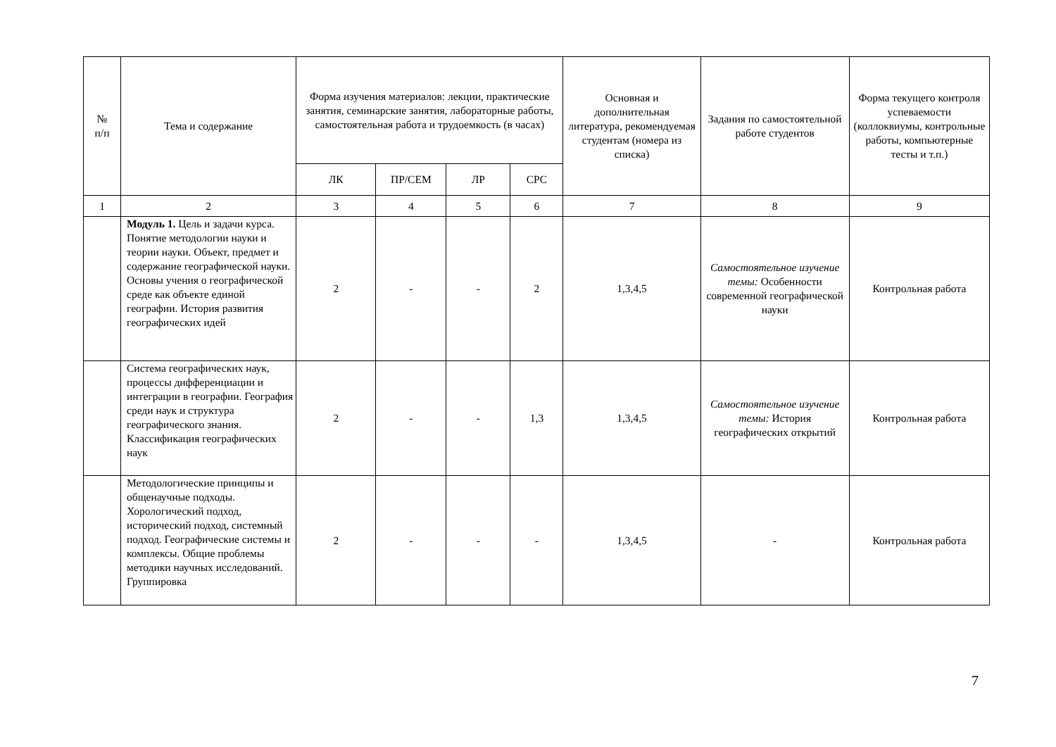| № п/п | Тема и содержание | Форма изучения материалов: лекции, практические занятия, семинарские занятия, лабораторные работы, самостоятельная работа и трудоемкость (в часах) | | | | Основная и дополнительная литература, рекомендуемая студентам (номера из списка) | Задания по самостоятельной работе студентов | Форма текущего контроля успеваемости (коллоквиумы, контрольные работы, компьютерные тесты и т.п.) |
| --- | --- | --- | --- | --- | --- | --- | --- | --- |
| | | ЛК | ПР/СЕМ | ЛР | СРС | | | |
| 1 | 2 | 3 | 4 | 5 | 6 | 7 | 8 | 9 |
| | Модуль 1. Цель и задачи курса. Понятие методологии науки и теории науки. Объект, предмет и содержание географической науки. Основы учения о географической среде как объекте единой географии. История развития географических идей | 2 | - | - | 2 | 1,3,4,5 | Самостоятельное изучение темы: Особенности современной географической науки | Контрольная работа |
| | Система географических наук, процессы дифференциации и интеграции в географии. География среди наук и структура географического знания. Классификация географических наук | 2 | - | - | 1,3 | 1,3,4,5 | Самостоятельное изучение темы: История географических открытий | Контрольная работа |
| | Методологические принципы и общенаучные подходы. Хорологический подход, исторический подход, системный подход. Географические системы и комплексы. Общие проблемы методики научных исследований. Группировка | 2 | - | - | - | 1,3,4,5 | - | Контрольная работа |
7